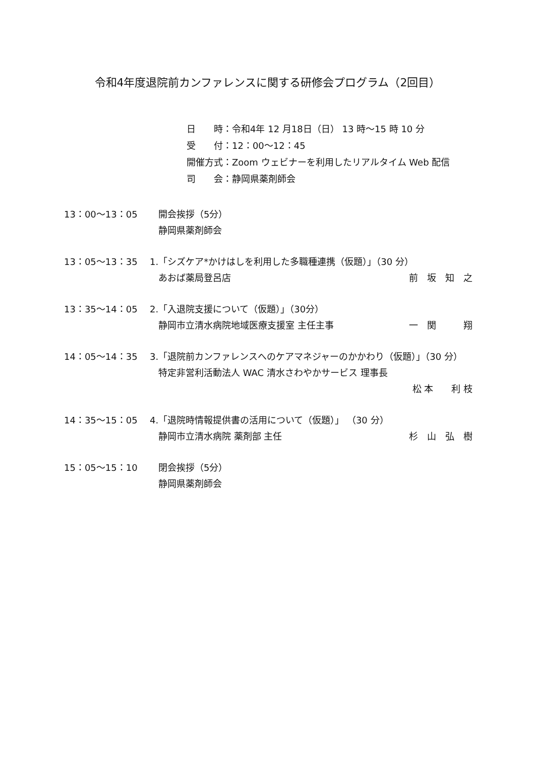令和4年度退院前カンファレンスに関する研修会プログラム（2回目）
日　　時：令和4年 12 月18日（日） 13 時～15 時 10 分
受　　付：12：00～12：45
開催方式：Zoom ウェビナーを利用したリアルタイム Web 配信
司　　会：静岡県薬剤師会
13：00～13：05 開会挨拶（5分）
静岡県薬剤師会
13：05～13：35 1.「シズケア*かけはしを利用した多職種連携（仮題）」（30 分）
あおば薬局登呂店 前　坂　知　之
13：35～14：05 2.「入退院支援について（仮題）」（30分）
静岡市立清水病院地域医療支援室 主任主事 一　関　　　翔
14：05～14：35 3.「退院前カンファレンスへのケアマネジャーのかかわり（仮題）」（30 分）
特定非営利活動法人 WAC 清水さわやかサービス 理事長
松 本　　利 枝
14：35～15：05 4.「退院時情報提供書の活用について（仮題）」 （30 分）
静岡市立清水病院 薬剤部 主任 杉　山　弘　樹
15：05～15：10 閉会挨拶（5分）
静岡県薬剤師会